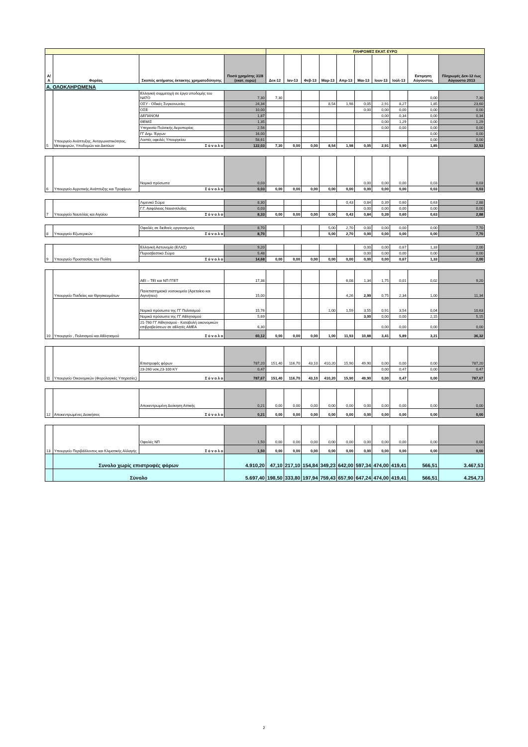| | | | | ΠΛΗΡΩΜΕΣ ΕΚΑΤ. ΕΥΡΩ | | | | | | | | | |
| --- | --- | --- | --- | --- | --- | --- | --- | --- | --- | --- | --- | --- | --- |
| Α/Α | Φορέας | Σκοπός αιτήματος έκτακτης χρηματοδότησης | Ποσό χρημ/σης 31/8 (εκατ. ευρώ) | Δεκ-12 | Ιαν-13 | Φεβ-13 | Μαρ-13 | Απρ-13 | Μαι-13 | Ιουν-13 | Ιούλ-13 | Εκτιμηση Αύγουστος | Πληρωμές Δεκ-12 έως Αύγουστο 2013 |
| Α. ΟΛΟΚΛΗΡΩΜΕΝΑ | | | | | | | | | | | | | |
| 5 | Υπουργείο Ανάπτυξης, Ανταγωνιστικότητας, Μεταφορών, Υποδομών και Δικτύων | Ελληνική συμμετοχή σε έργα υποδομής του ΝΑΤΟ | 7,30 | 7,30 | | | | | | | | 0,00 | 7,30 |
| | | ΟΣΥ - Οδικές Συγκοινωνίες | 24,34 | | | | 8,54 | 1,98 | 0,05 | 2,91 | 8,27 | 1,85 | 23,60 |
| | | ΟΣΕ | 10,00 | | | | | | 0,00 | 0,00 | 0,00 | 0,00 | 0,00 |
| | | ΔΕΠΑΝΟΜ | 1,87 | | | | | | | 0,00 | 0,34 | 0,00 | 0,34 |
| | | ΘΕΜΙΣ | 1,35 | | | | | | | 0,00 | 1,29 | 0,00 | 1,29 |
| | | Υπηρεσία Πολιτικής Αεροπορίας | 2,56 | | | | | | | 0,00 | 0,00 | 0,00 | 0,00 |
| | | ΓΓ Δημ. Έργων | 16,00 | | | | | | | | | 0,00 | 0,00 |
| | | Λοιπές οφειλές Υπουργείου | 58,61 | | | | | | | | | 0,00 | 0,00 |
| | | Σ ύ ν ο λ ο | 122,03 | 7,30 | 0,00 | 0,00 | 8,54 | 1,98 | 0,05 | 2,91 | 9,90 | 1,85 | 32,53 |
| 6 | Υπουργείο Αγροτικής Ανάπτυξης και Τροφίμων | Νομικά πρόσωπα | 0,03 | | | | | | 0,00 | 0,00 | 0,00 | 0,03 | 0,03 |
| | | Σ ύ ν ο λ ο | 0,03 | 0,00 | 0,00 | 0,00 | 0,00 | 0,00 | 0,00 | 0,00 | 0,00 | 0,03 | 0,03 |
| 7 | Υπουργείο Ναυτιλίας και Αιγαίου | Λιμενικό Σώμα | 8,30 | | | | | 0,43 | 0,84 | 0,39 | 0,60 | 0,63 | 2,88 |
| | | Γ.Γ. Ασφάλειας Ναυσιπλοΐας | 0,03 | | | | | | 0,00 | 0,00 | 0,00 | 0,00 | 0,00 |
| | | Σ ύ ν ο λ ο | 8,33 | 0,00 | 0,00 | 0,00 | 0,00 | 0,43 | 0,84 | 0,39 | 0,60 | 0,63 | 2,88 |
| 8 | Υπουργείο Εξωτερικών | Οφειλές σε διεθνείς οργανισμούς | 8,70 | | | | 5,00 | 2,70 | 0,00 | 0,00 | 0,00 | 0,00 | 7,70 |
| | | Σ ύ ν ο λ ο | 8,70 | | | | 5,00 | 2,70 | 0,00 | 0,00 | 0,00 | 0,00 | 7,70 |
| 9 | Υπουργείο Προστασίας του Πολίτη | Ελληνική Αστυνομία (ΕΛΑΣ) | 9,20 | | | | | | 0,00 | 0,00 | 0,67 | 1,33 | 2,00 |
| | | Πυροσβεστικό Σώμα | 5,48 | | | | | | 0,00 | 0,00 | 0,00 | 0,00 | 0,00 |
| | | Σ ύ ν ο λ ο | 14,68 | 0,00 | 0,00 | 0,00 | 0,00 | 0,00 | 0,00 | 0,00 | 0,67 | 1,33 | 2,00 |
| 10 | Υπουργείο Παιδείας και Θρησκευμάτων | ΑΕΙ – ΤΕΙ και ΝΠ ΓΓΕΤ | 17,38 | | | | | 6,08 | 1,34 | 1,75 | 0,01 | 0,02 | 9,20 |
| | | Πανεπιστημιακά νοσοκομεία (Αρεταίειο και Αιγινήτειο) | 15,00 | | | | | 4,26 | 2,99 | 0,75 | 2,34 | 1,00 | 11,34 |
| | Υπουργείο , Πολιτισμού και Αθλητισμού | Νομικά πρόσωπα της ΓΓ Πολιτισμού | 15,76 | | | | 1,00 | 1,59 | 3,55 | 0,91 | 3,54 | 0,04 | 10,63 |
| | | Νομικά πρόσωπα της ΓΓ Αθλητισμού | 5,69 | | | | | | 3,00 | 0,00 | 0,00 | 2,15 | 5,15 |
| | | 21-760 ΓΓ Αθλητισμού - Καταβολή οικονομικών επιβραβεύσεων σε αθλητές ΑΜΕΑ | 6,30 | | | | | | | 0,00 | 0,00 | 0,00 | 0,00 |
| | | Σ ύ ν ο λ ο | 60,12 | 0,00 | 0,00 | 0,00 | 1,00 | 11,93 | 10,88 | 3,41 | 5,89 | 3,21 | 36,32 |
| 11 | Υπουργείο Οικονομικών (Φορολογικές Υπηρεσίες) | Επιστροφές φόρων | 787,20 | 151,40 | 116,70 | 43,10 | 410,20 | 15,90 | 49,90 | 0,00 | 0,00 | 0,00 | 787,20 |
| | | 23-260 νσκ,23-100 ΚΥ | 0,47 | | | | | | | 0,00 | 0,47 | 0,00 | 0,47 |
| | | Σ ύ ν ο λ ο | 787,67 | 151,40 | 116,70 | 43,10 | 410,20 | 15,90 | 49,90 | 0,00 | 0,47 | 0,00 | 787,67 |
| 12 | Αποκεντρωμένες Διοικήσεις | Αποκεντρωμένη Διοίκηση Αττικής | 0,21 | 0,00 | 0,00 | 0,00 | 0,00 | 0,00 | 0,00 | 0,00 | 0,00 | 0,00 | 0,00 |
| | | Σ ύ ν ο λ ο | 0,21 | 0,00 | 0,00 | 0,00 | 0,00 | 0,00 | 0,00 | 0,00 | 0,00 | 0,00 | 0,00 |
| 13 | Υπουργείο Περιβάλλοντος και Κλιματικής Αλλαγής | Οφειλές ΝΠ | 1,50 | 0,00 | 0,00 | 0,00 | 0,00 | 0,00 | 0,00 | 0,00 | 0,00 | 0,00 | 0,00 |
| | | Σ ύ ν ο λ ο | 1,50 | 0,00 | 0,00 | 0,00 | 0,00 | 0,00 | 0,00 | 0,00 | 0,00 | 0,00 | 0,00 |
| | Συνολο χωρίς επιστροφές φόρων | | 4.910,20 | 47,10 | 217,10 | 154,84 | 349,23 | 642,00 | 597,34 | 474,00 | 419,41 | 566,51 | 3.467,53 |
| | Σύνολο | | 5.697,40 | 198,50 | 333,80 | 197,94 | 759,43 | 657,90 | 647,24 | 474,00 | 419,41 | 566,51 | 4.254,73 |
2